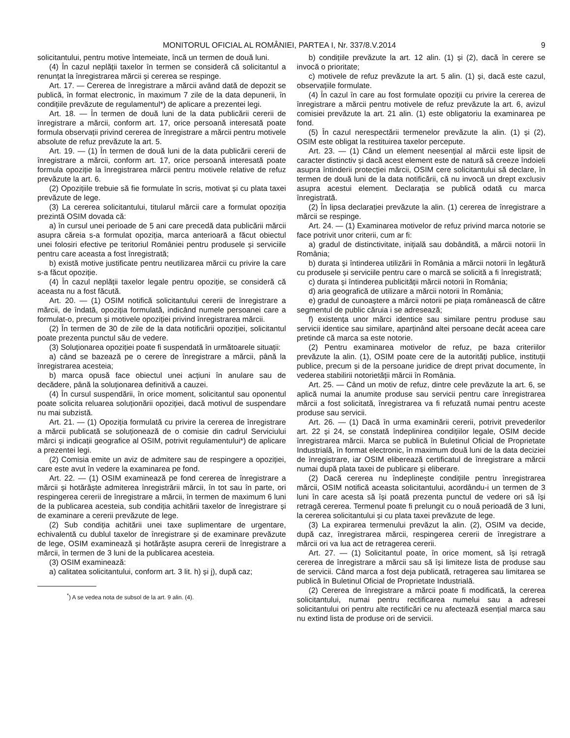MONITORUL OFICIAL AL ROMÂNIEI, PARTEA I, Nr. 337/8.V.2014 9
solicitantului, pentru motive întemeiate, încă un termen de două luni.
(4) În cazul neplății taxelor în termen se consideră că solicitantul a renunțat la înregistrarea mărcii și cererea se respinge.
Art. 17. — Cererea de înregistrare a mărcii având dată de depozit se publică, în format electronic, în maximum 7 zile de la data depunerii, în condițiile prevăzute de regulamentul*) de aplicare a prezentei legi.
Art. 18. — În termen de două luni de la data publicării cererii de înregistrare a mărcii, conform art. 17, orice persoană interesată poate formula observații privind cererea de înregistrare a mărcii pentru motivele absolute de refuz prevăzute la art. 5.
Art. 19. — (1) În termen de două luni de la data publicării cererii de înregistrare a mărcii, conform art. 17, orice persoană interesată poate formula opoziție la înregistrarea mărcii pentru motivele relative de refuz prevăzute la art. 6.
(2) Opozițiile trebuie să fie formulate în scris, motivat și cu plata taxei prevăzute de lege.
(3) La cererea solicitantului, titularul mărcii care a formulat opoziția prezintă OSIM dovada că:
a) în cursul unei perioade de 5 ani care precedă data publicării mărcii asupra căreia s-a formulat opoziția, marca anterioară a făcut obiectul unei folosiri efective pe teritoriul României pentru produsele și serviciile pentru care aceasta a fost înregistrată;
b) există motive justificate pentru neutilizarea mărcii cu privire la care s-a făcut opoziție.
(4) În cazul neplății taxelor legale pentru opoziție, se consideră că aceasta nu a fost făcută.
Art. 20. — (1) OSIM notifică solicitantului cererii de înregistrare a mărcii, de îndată, opoziția formulată, indicând numele persoanei care a formulat-o, precum și motivele opoziției privind înregistrarea mărcii.
(2) În termen de 30 de zile de la data notificării opoziției, solicitantul poate prezenta punctul său de vedere.
(3) Soluționarea opoziției poate fi suspendată în următoarele situații:
a) când se bazează pe o cerere de înregistrare a mărcii, până la înregistrarea acesteia;
b) marca opusă face obiectul unei acțiuni în anulare sau de decădere, până la soluționarea definitivă a cauzei.
(4) În cursul suspendării, în orice moment, solicitantul sau oponentul poate solicita reluarea soluționării opoziției, dacă motivul de suspendare nu mai subzistă.
Art. 21. — (1) Opoziția formulată cu privire la cererea de înregistrare a mărcii publicată se soluționează de o comisie din cadrul Serviciului mărci și indicații geografice al OSIM, potrivit regulamentului*) de aplicare a prezentei legi.
(2) Comisia emite un aviz de admitere sau de respingere a opoziției, care este avut în vedere la examinarea pe fond.
Art. 22. — (1) OSIM examinează pe fond cererea de înregistrare a mărcii și hotărăște admiterea înregistrării mărcii, în tot sau în parte, ori respingerea cererii de înregistrare a mărcii, în termen de maximum 6 luni de la publicarea acesteia, sub condiția achitării taxelor de înregistrare și de examinare a cererii prevăzute de lege.
(2) Sub condiția achitării unei taxe suplimentare de urgentare, echivalentă cu dublul taxelor de înregistrare și de examinare prevăzute de lege, OSIM examinează și hotărăște asupra cererii de înregistrare a mărcii, în termen de 3 luni de la publicarea acesteia.
(3) OSIM examinează:
a) calitatea solicitantului, conform art. 3 lit. h) și j), după caz;
<sup>*</sup>) A se vedea nota de subsol de la art. 9 alin. (4).
b) condițiile prevăzute la art. 12 alin. (1) și (2), dacă în cerere se invocă o prioritate;
c) motivele de refuz prevăzute la art. 5 alin. (1) și, dacă este cazul, observațiile formulate.
(4) În cazul în care au fost formulate opoziții cu privire la cererea de înregistrare a mărcii pentru motivele de refuz prevăzute la art. 6, avizul comisiei prevăzute la art. 21 alin. (1) este obligatoriu la examinarea pe fond.
(5) În cazul nerespectării termenelor prevăzute la alin. (1) și (2), OSIM este obligat la restituirea taxelor percepute.
Art. 23. — (1) Când un element neesențial al mărcii este lipsit de caracter distinctiv și dacă acest element este de natură să creeze îndoieli asupra întinderii protecției mărcii, OSIM cere solicitantului să declare, în termen de două luni de la data notificării, că nu invocă un drept exclusiv asupra acestui element. Declarația se publică odată cu marca înregistrată.
(2) În lipsa declarației prevăzute la alin. (1) cererea de înregistrare a mărcii se respinge.
Art. 24. — (1) Examinarea motivelor de refuz privind marca notorie se face potrivit unor criterii, cum ar fi:
a) gradul de distinctivitate, inițială sau dobândită, a mărcii notorii în România;
b) durata și întinderea utilizării în România a mărcii notorii în legătură cu produsele și serviciile pentru care o marcă se solicită a fi înregistrată;
c) durata și întinderea publicității mărcii notorii în România;
d) aria geografică de utilizare a mărcii notorii în România;
e) gradul de cunoaștere a mărcii notorii pe piața românească de către segmentul de public căruia i se adresează;
f) existența unor mărci identice sau similare pentru produse sau servicii identice sau similare, aparținând altei persoane decât aceea care pretinde că marca sa este notorie.
(2) Pentru examinarea motivelor de refuz, pe baza criteriilor prevăzute la alin. (1), OSIM poate cere de la autorități publice, instituții publice, precum și de la persoane juridice de drept privat documente, în vederea stabilirii notorietății mărcii în România.
Art. 25. — Când un motiv de refuz, dintre cele prevăzute la art. 6, se aplică numai la anumite produse sau servicii pentru care înregistrarea mărcii a fost solicitată, înregistrarea va fi refuzată numai pentru aceste produse sau servicii.
Art. 26. — (1) Dacă în urma examinării cererii, potrivit prevederilor art. 22 și 24, se constată îndeplinirea condițiilor legale, OSIM decide înregistrarea mărcii. Marca se publică în Buletinul Oficial de Proprietate Industrială, în format electronic, în maximum două luni de la data deciziei de înregistrare, iar OSIM eliberează certificatul de înregistrare a mărcii numai după plata taxei de publicare și eliberare.
(2) Dacă cererea nu îndeplinește condițiile pentru înregistrarea mărcii, OSIM notifică aceasta solicitantului, acordându-i un termen de 3 luni în care acesta să își poată prezenta punctul de vedere ori să își retragă cererea. Termenul poate fi prelungit cu o nouă perioadă de 3 luni, la cererea solicitantului și cu plata taxei prevăzute de lege.
(3) La expirarea termenului prevăzut la alin. (2), OSIM va decide, după caz, înregistrarea mărcii, respingerea cererii de înregistrare a mărcii ori va lua act de retragerea cererii.
Art. 27. — (1) Solicitantul poate, în orice moment, să își retragă cererea de înregistrare a mărcii sau să își limiteze lista de produse sau de servicii. Când marca a fost deja publicată, retragerea sau limitarea se publică în Buletinul Oficial de Proprietate Industrială.
(2) Cererea de înregistrare a mărcii poate fi modificată, la cererea solicitantului, numai pentru rectificarea numelui sau a adresei solicitantului ori pentru alte rectificări ce nu afectează esențial marca sau nu extind lista de produse ori de servicii.